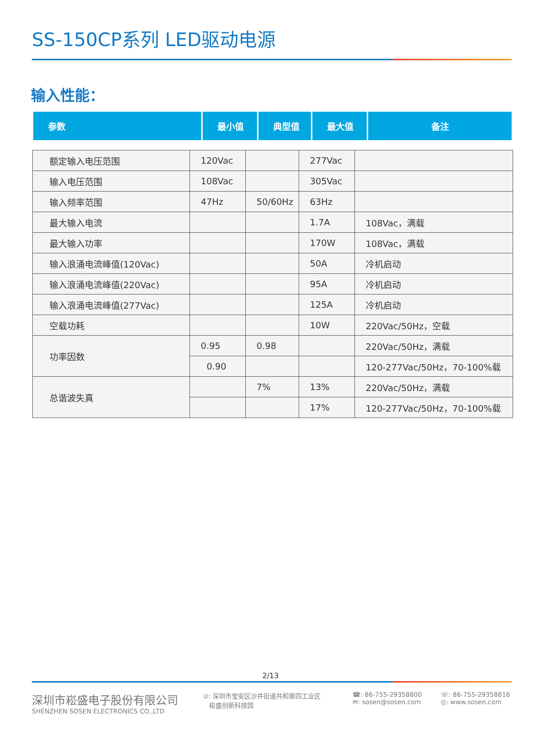SS-150CP系列 LED驱动电源
输入性能：
| 参数 | 最小值 | 典型值 | 最大值 | 备注 |
| --- | --- | --- | --- | --- |
| 额定输入电压范围 | 120Vac | | 277Vac | |
| 输入电压范围 | 108Vac | | 305Vac | |
| 输入频率范围 | 47Hz | 50/60Hz | 63Hz | |
| 最大输入电流 | | | 1.7A | 108Vac，满载 |
| 最大输入功率 | | | 170W | 108Vac，满载 |
| 输入浪涌电流峰值(120Vac) | | | 50A | 冷机启动 |
| 输入浪涌电流峰值(220Vac) | | | 95A | 冷机启动 |
| 输入浪涌电流峰值(277Vac) | | | 125A | 冷机启动 |
| 空载功耗 | | | 10W | 220Vac/50Hz，空载 |
| 功率因数 | 0.95 | 0.98 | | 220Vac/50Hz，满载 |
| | 0.90 | | | 120-277Vac/50Hz，70-100%载 |
| 总谐波失真 | | 7% | 13% | 220Vac/50Hz，满载 |
| | | | 17% | 120-277Vac/50Hz，70-100%载 |
2/13
深圳市崧盛电子股份有限公司
SHENZHEN SOSEN ELECTRONICS CO.,LTD
⊙: 深圳市宝安区沙井街道共和第四工业区
崧盛创新科技园
☎: 86-755-29358800
✉: sosen@sosen.com
☏: 86-755-29358816
◎: www.sosen.com